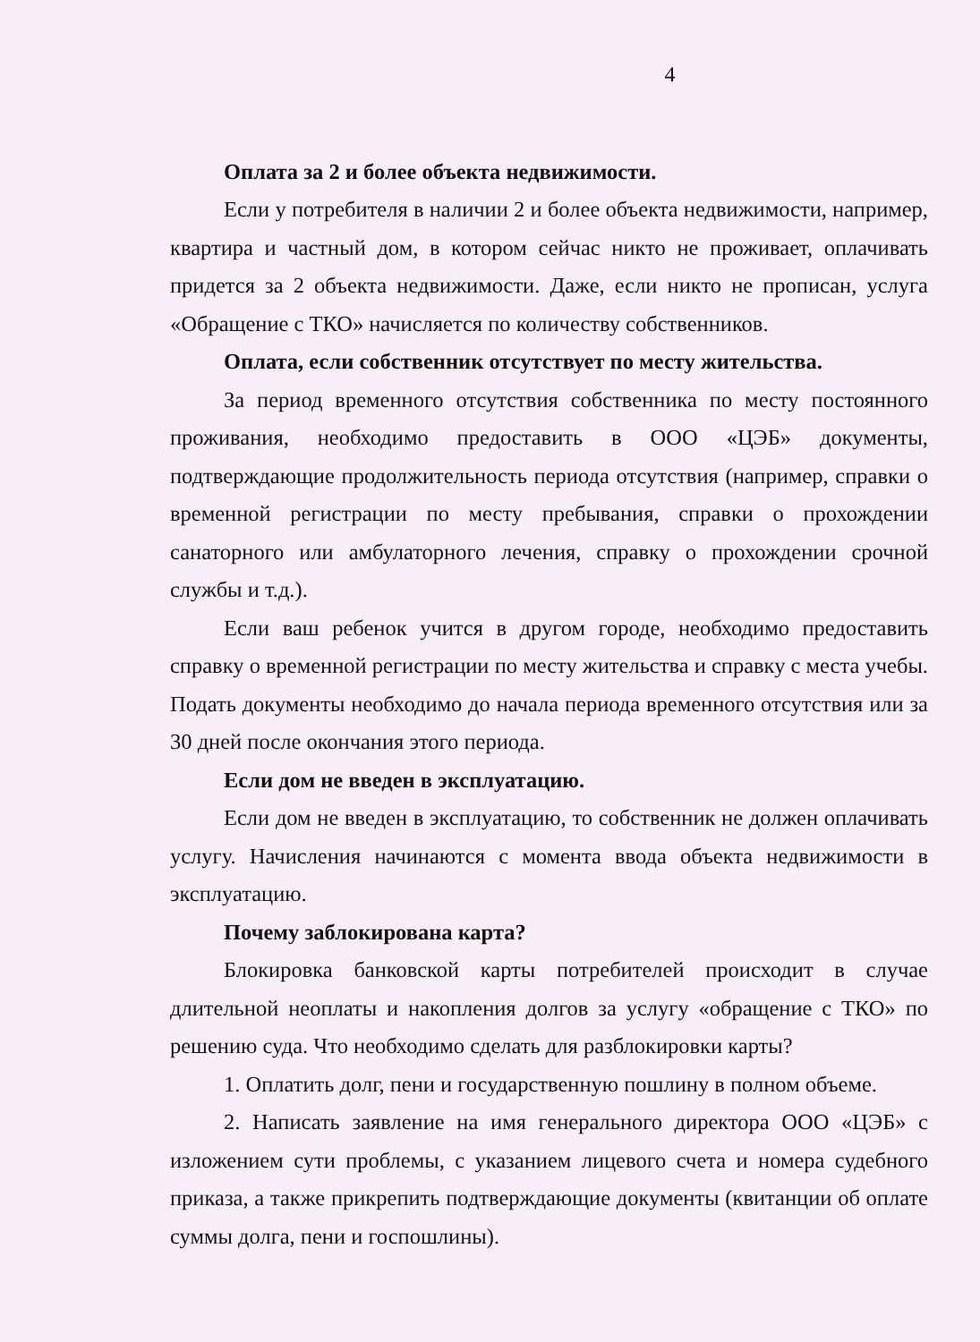4
Оплата за 2 и более объекта недвижимости.
Если у потребителя в наличии 2 и более объекта недвижимости, например, квартира и частный дом, в котором сейчас никто не проживает, оплачивать придется за 2 объекта недвижимости. Даже, если никто не прописан, услуга «Обращение с ТКО» начисляется по количеству собственников.
Оплата, если собственник отсутствует по месту жительства.
За период временного отсутствия собственника по месту постоянного проживания, необходимо предоставить в ООО «ЦЭБ» документы, подтверждающие продолжительность периода отсутствия (например, справки о временной регистрации по месту пребывания, справки о прохождении санаторного или амбулаторного лечения, справку о прохождении срочной службы и т.д.).
Если ваш ребенок учится в другом городе, необходимо предоставить справку о временной регистрации по месту жительства и справку с места учебы. Подать документы необходимо до начала периода временного отсутствия или за 30 дней после окончания этого периода.
Если дом не введен в эксплуатацию.
Если дом не введен в эксплуатацию, то собственник не должен оплачивать услугу. Начисления начинаются с момента ввода объекта недвижимости в эксплуатацию.
Почему заблокирована карта?
Блокировка банковской карты потребителей происходит в случае длительной неоплаты и накопления долгов за услугу «обращение с ТКО» по решению суда. Что необходимо сделать для разблокировки карты?
1. Оплатить долг, пени и государственную пошлину в полном объеме.
2. Написать заявление на имя генерального директора ООО «ЦЭБ» с изложением сути проблемы, с указанием лицевого счета и номера судебного приказа, а также прикрепить подтверждающие документы (квитанции об оплате суммы долга, пени и госпошлины).